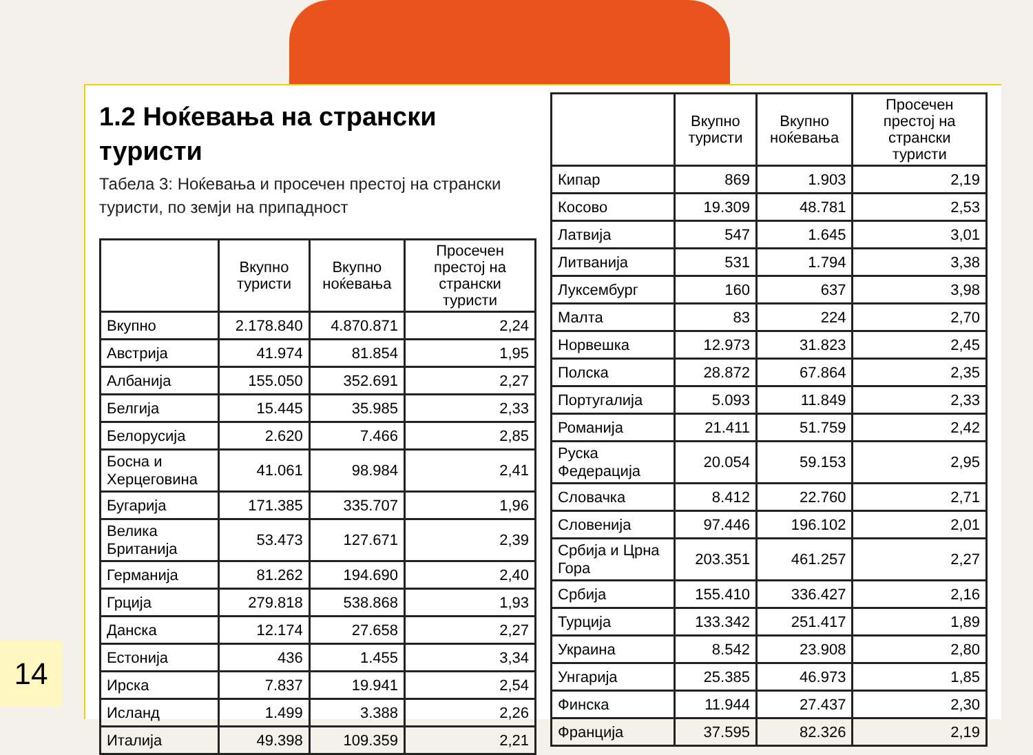1.2 Ноќевања на странски туристи
Табела 3: Ноќевања и просечен престој на странски туристи, по земји на припадност
| | Вкупно туристи | Вкупно ноќевања | Просечен престој на странски туристи |
| --- | --- | --- | --- |
| Вкупно | 2.178.840 | 4.870.871 | 2,24 |
| Австрија | 41.974 | 81.854 | 1,95 |
| Албанија | 155.050 | 352.691 | 2,27 |
| Белгија | 15.445 | 35.985 | 2,33 |
| Белорусија | 2.620 | 7.466 | 2,85 |
| Босна и Херцеговина | 41.061 | 98.984 | 2,41 |
| Бугарија | 171.385 | 335.707 | 1,96 |
| Велика Британија | 53.473 | 127.671 | 2,39 |
| Германија | 81.262 | 194.690 | 2,40 |
| Грција | 279.818 | 538.868 | 1,93 |
| Данска | 12.174 | 27.658 | 2,27 |
| Естонија | 436 | 1.455 | 3,34 |
| Ирска | 7.837 | 19.941 | 2,54 |
| Исланд | 1.499 | 3.388 | 2,26 |
| Италија | 49.398 | 109.359 | 2,21 |
| | Вкупно туристи | Вкупно ноќевања | Просечен престој на странски туристи |
| --- | --- | --- | --- |
| Кипар | 869 | 1.903 | 2,19 |
| Косово | 19.309 | 48.781 | 2,53 |
| Латвија | 547 | 1.645 | 3,01 |
| Литванија | 531 | 1.794 | 3,38 |
| Луксембург | 160 | 637 | 3,98 |
| Малта | 83 | 224 | 2,70 |
| Норвешка | 12.973 | 31.823 | 2,45 |
| Полска | 28.872 | 67.864 | 2,35 |
| Португалија | 5.093 | 11.849 | 2,33 |
| Романија | 21.411 | 51.759 | 2,42 |
| Руска Федерација | 20.054 | 59.153 | 2,95 |
| Словачка | 8.412 | 22.760 | 2,71 |
| Словенија | 97.446 | 196.102 | 2,01 |
| Србија и Црна Гора | 203.351 | 461.257 | 2,27 |
| Србија | 155.410 | 336.427 | 2,16 |
| Турција | 133.342 | 251.417 | 1,89 |
| Украина | 8.542 | 23.908 | 2,80 |
| Унгарија | 25.385 | 46.973 | 1,85 |
| Финска | 11.944 | 27.437 | 2,30 |
| Франција | 37.595 | 82.326 | 2,19 |
14